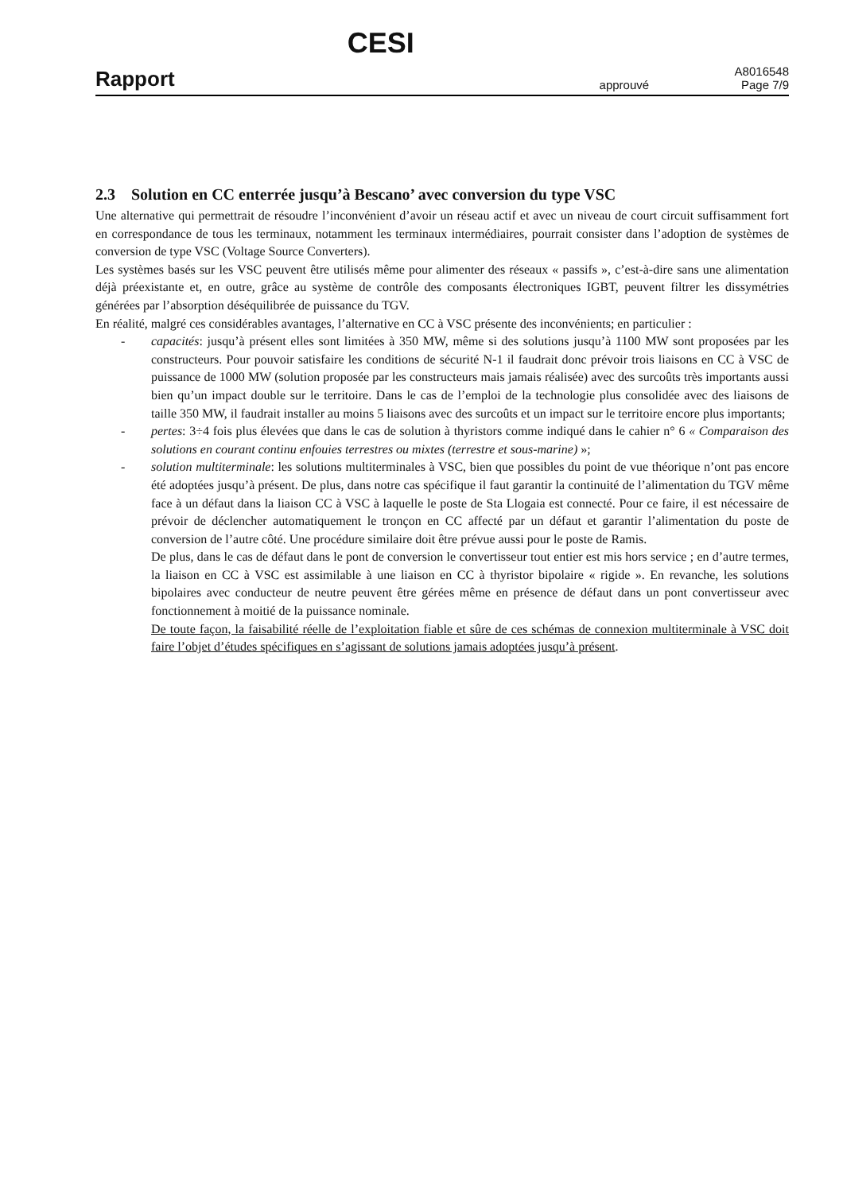Rapport CESI approuvé A8016548
Page 7/9
2.3 Solution en CC enterrée jusqu’à Bescano’ avec conversion du type VSC
Une alternative qui permettrait de résoudre l’inconvénient d’avoir un réseau actif et avec un niveau de court circuit suffisamment fort en correspondance de tous les terminaux, notamment les terminaux intermédiaires, pourrait consister dans l’adoption de systèmes de conversion de type VSC (Voltage Source Converters).
Les systèmes basés sur les VSC peuvent être utilisés même pour alimenter des réseaux « passifs », c’est-à-dire sans une alimentation déjà préexistante et, en outre, grâce au système de contrôle des composants électroniques IGBT, peuvent filtrer les dissymétries générées par l’absorption déséquilibrée de puissance du TGV.
En réalité, malgré ces considérables avantages, l’alternative en CC à VSC présente des inconvénients; en particulier :
- capacités: jusqu’à présent elles sont limitées à 350 MW, même si des solutions jusqu’à 1100 MW sont proposées par les constructeurs. Pour pouvoir satisfaire les conditions de sécurité N-1 il faudrait donc prévoir trois liaisons en CC à VSC de puissance de 1000 MW (solution proposée par les constructeurs mais jamais réalisée) avec des surcoûts très importants aussi bien qu’un impact double sur le territoire. Dans le cas de l’emploi de la technologie plus consolidée avec des liaisons de taille 350 MW, il faudrait installer au moins 5 liaisons avec des surcoûts et un impact sur le territoire encore plus importants;
- pertes: 3÷4 fois plus élevées que dans le cas de solution à thyristors comme indiqué dans le cahier n° 6 « Comparaison des solutions en courant continu enfouies terrestres ou mixtes (terrestre et sous-marine) »;
- solution multiterminale: les solutions multiterminales à VSC, bien que possibles du point de vue théorique n’ont pas encore été adoptées jusqu’à présent. De plus, dans notre cas spécifique il faut garantir la continuité de l’alimentation du TGV même face à un défaut dans la liaison CC à VSC à laquelle le poste de Sta Llogaia est connecté. Pour ce faire, il est nécessaire de prévoir de déclencher automatiquement le tronçon en CC affecté par un défaut et garantir l’alimentation du poste de conversion de l’autre côté. Une procédure similaire doit être prévue aussi pour le poste de Ramis.
De plus, dans le cas de défaut dans le pont de conversion le convertisseur tout entier est mis hors service ; en d’autre termes, la liaison en CC à VSC est assimilable à une liaison en CC à thyristor bipolaire « rigide ». En revanche, les solutions bipolaires avec conducteur de neutre peuvent être gérées même en présence de défaut dans un pont convertisseur avec fonctionnement à moitié de la puissance nominale.
De toute façon, la faisabilité réelle de l’exploitation fiable et sûre de ces schémas de connexion multiterminale à VSC doit faire l’objet d’études spécifiques en s’agissant de solutions jamais adoptées jusqu’à présent.